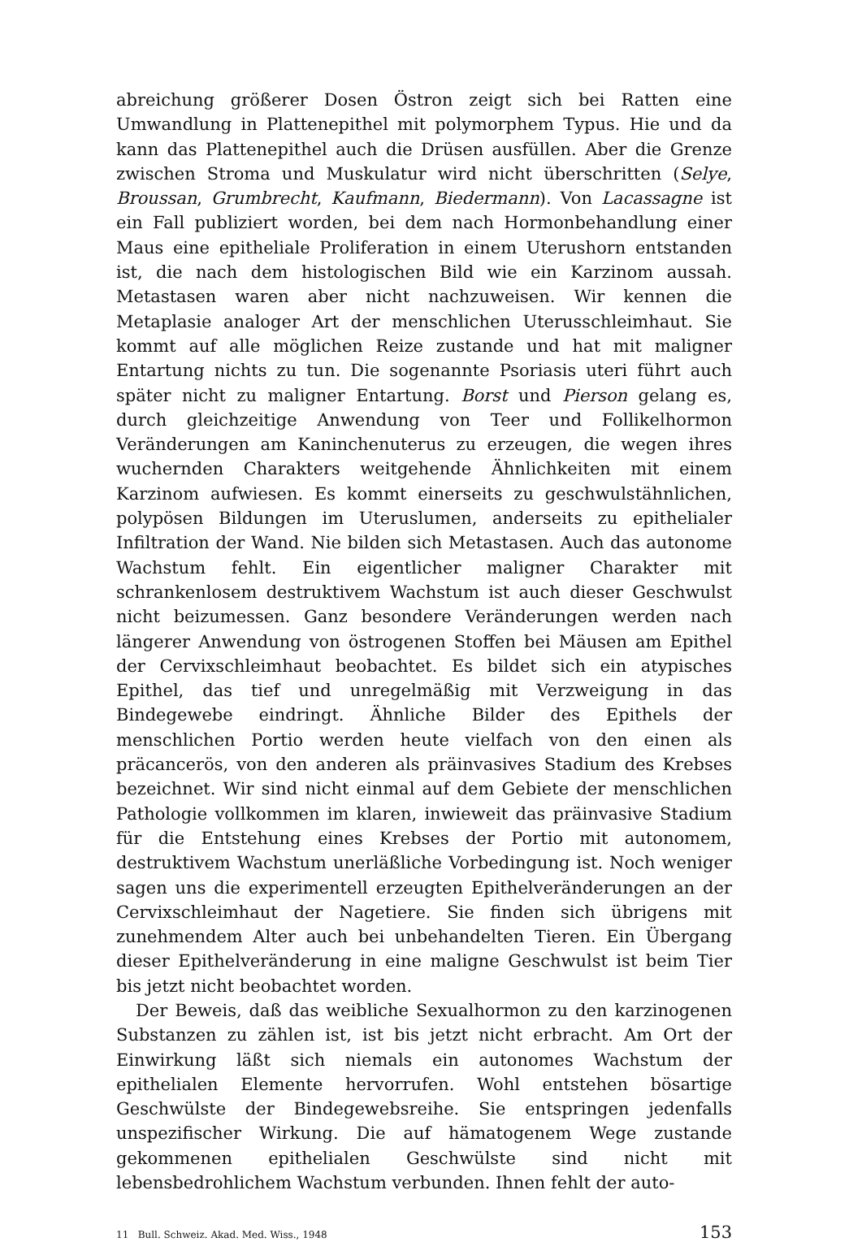abreichung größerer Dosen Östron zeigt sich bei Ratten eine Umwandlung in Plattenepithel mit polymorphem Typus. Hie und da kann das Plattenepithel auch die Drüsen ausfüllen. Aber die Grenze zwischen Stroma und Muskulatur wird nicht überschritten (Selye, Broussan, Grumbrecht, Kaufmann, Biedermann). Von Lacassagne ist ein Fall publiziert worden, bei dem nach Hormonbehandlung einer Maus eine epitheliale Proliferation in einem Uterushorn entstanden ist, die nach dem histologischen Bild wie ein Karzinom aussah. Metastasen waren aber nicht nachzuweisen. Wir kennen die Metaplasie analoger Art der menschlichen Uterusschleimhaut. Sie kommt auf alle möglichen Reize zustande und hat mit maligner Entartung nichts zu tun. Die sogenannte Psoriasis uteri führt auch später nicht zu maligner Entartung. Borst und Pierson gelang es, durch gleichzeitige Anwendung von Teer und Follikelhormon Veränderungen am Kaninchenuterus zu erzeugen, die wegen ihres wuchernden Charakters weitgehende Ähnlichkeiten mit einem Karzinom aufwiesen. Es kommt einerseits zu geschwulstähnlichen, polypösen Bildungen im Uteruslumen, anderseits zu epithelialer Infiltration der Wand. Nie bilden sich Metastasen. Auch das autonome Wachstum fehlt. Ein eigentlicher maligner Charakter mit schrankenlosem destruktivem Wachstum ist auch dieser Geschwulst nicht beizumessen. Ganz besondere Veränderungen werden nach längerer Anwendung von östrogenen Stoffen bei Mäusen am Epithel der Cervixschleimhaut beobachtet. Es bildet sich ein atypisches Epithel, das tief und unregelmäßig mit Verzweigung in das Bindegewebe eindringt. Ähnliche Bilder des Epithels der menschlichen Portio werden heute vielfach von den einen als präcancerös, von den anderen als präinvasives Stadium des Krebses bezeichnet. Wir sind nicht einmal auf dem Gebiete der menschlichen Pathologie vollkommen im klaren, inwieweit das präinvasive Stadium für die Entstehung eines Krebses der Portio mit autonomem, destruktivem Wachstum unerläßliche Vorbedingung ist. Noch weniger sagen uns die experimentell erzeugten Epithelveränderungen an der Cervixschleimhaut der Nagetiere. Sie finden sich übrigens mit zunehmendem Alter auch bei unbehandelten Tieren. Ein Übergang dieser Epithelveränderung in eine maligne Geschwulst ist beim Tier bis jetzt nicht beobachtet worden.
Der Beweis, daß das weibliche Sexualhormon zu den karzinogenen Substanzen zu zählen ist, ist bis jetzt nicht erbracht. Am Ort der Einwirkung läßt sich niemals ein autonomes Wachstum der epithelialen Elemente hervorrufen. Wohl entstehen bösartige Geschwülste der Bindegewebsreihe. Sie entspringen jedenfalls unspezifischer Wirkung. Die auf hämatogenem Wege zustande gekommenen epithelialen Geschwülste sind nicht mit lebensbedrohlichem Wachstum verbunden. Ihnen fehlt der auto-
11 Bull. Schweiz. Akad. Med. Wiss., 1948 153